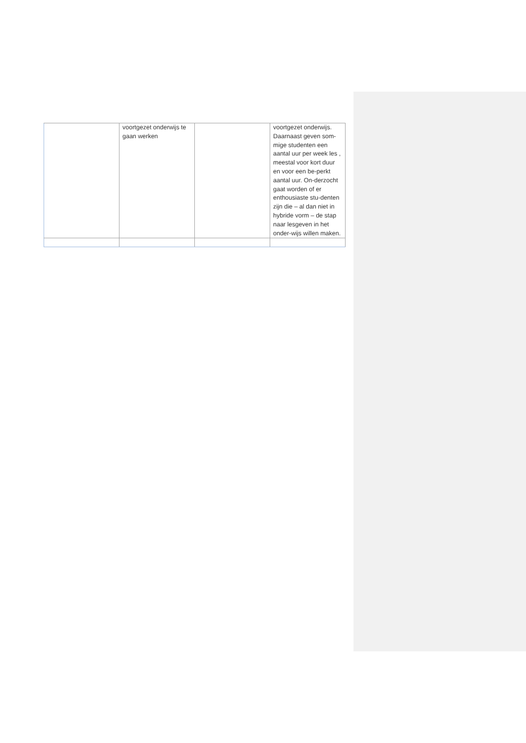| | voortgezet onderwijs te gaan werken | | voortgezet onderwijs. Daarnaast geven som-mige studenten een aantal uur per week les , meestal voor kort duur en voor een be-perkt aantal uur. On-derzocht gaat worden of er enthousiaste stu-denten zijn die – al dan niet in hybride vorm – de stap naar lesgeven in het onder-wijs willen maken. |